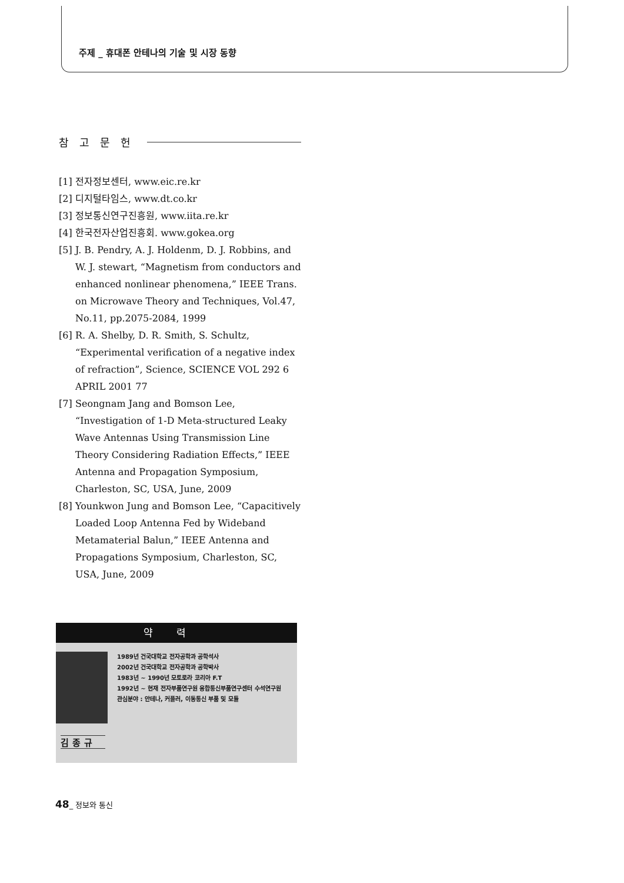주제 _ 휴대폰 안테나의 기술 및 시장 동향
참고문헌
[1] 전자정보센터, www.eic.re.kr
[2] 디지털타임스, www.dt.co.kr
[3] 정보통신연구진흥원, www.iita.re.kr
[4] 한국전자산업진흥회. www.gokea.org
[5] J. B. Pendry, A. J. Holdenm, D. J. Robbins, and W. J. stewart, “Magnetism from conductors and enhanced nonlinear phenomena,” IEEE Trans. on Microwave Theory and Techniques, Vol.47, No.11, pp.2075-2084, 1999
[6] R. A. Shelby, D. R. Smith, S. Schultz, “Experimental verification of a negative index of refraction”, Science, SCIENCE VOL 292 6 APRIL 2001 77
[7] Seongnam Jang and Bomson Lee, “Investigation of 1-D Meta-structured Leaky Wave Antennas Using Transmission Line Theory Considering Radiation Effects,” IEEE Antenna and Propagation Symposium, Charleston, SC, USA, June, 2009
[8] Younkwon Jung and Bomson Lee, “Capacitively Loaded Loop Antenna Fed by Wideband Metamaterial Balun,” IEEE Antenna and Propagations Symposium, Charleston, SC, USA, June, 2009
약력
1989년 건국대학교 전자공학과 공학석사
2002년 건국대학교 전자공학과 공학박사
1983년 ~ 1990년 모토로라 코리아 F.T
1992년 ~ 현재 전자부품연구원 융합통신부품연구센터 수석연구원
관심분야 : 안테나, 커플러, 이동통신 부품 및 모듈
김종규
48_ 정보와 통신